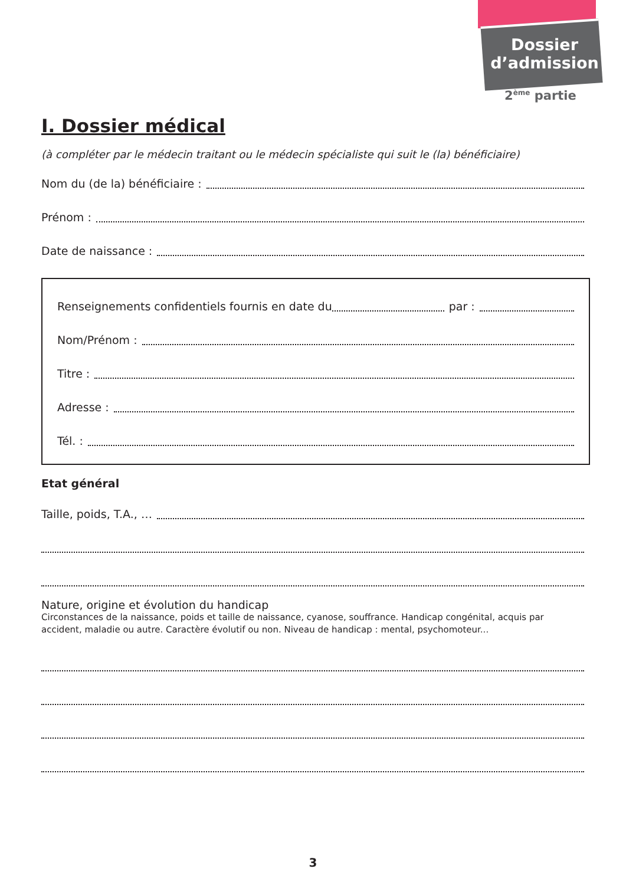Dossier
d’admission
2<sup>ème</sup> partie
I. Dossier médical
(à compléter par le médecin traitant ou le médecin spécialiste qui suit le (la) bénéficiaire)
Nom du (de la) bénéficiaire :
Prénom :
Date de naissance :
Renseignements confidentiels fournis en date du par :
Nom/Prénom :
Titre :
Adresse :
Tél. :
Etat général
Taille, poids, T.A., …
Nature, origine et évolution du handicap
Circonstances de la naissance, poids et taille de naissance, cyanose, souffrance. Handicap congénital, acquis par accident, maladie ou autre. Caractère évolutif ou non. Niveau de handicap : mental, psychomoteur...
3